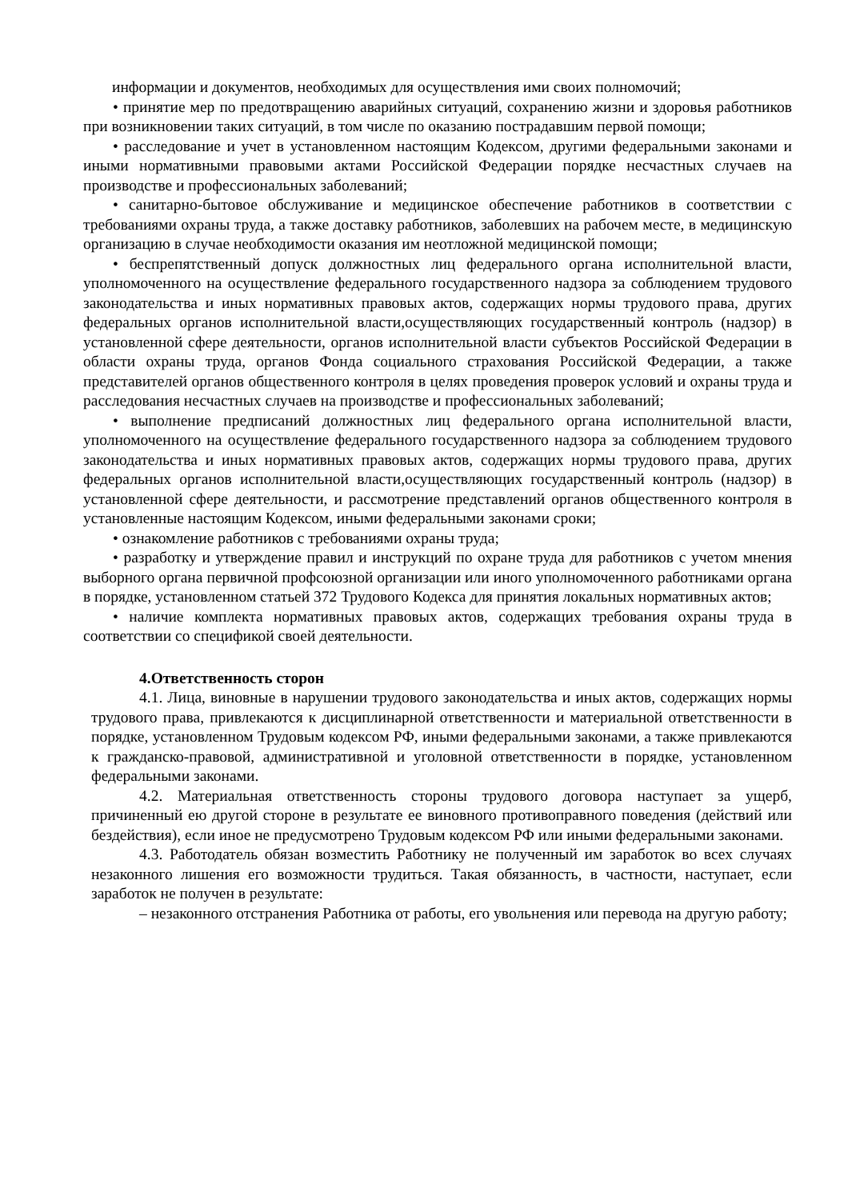информации и документов, необходимых для осуществления ими своих полномочий;
• принятие мер по предотвращению аварийных ситуаций, сохранению жизни и здоровья работников при возникновении таких ситуаций, в том числе по оказанию пострадавшим первой помощи;
• расследование и учет в установленном настоящим Кодексом, другими федеральными законами и иными нормативными правовыми актами Российской Федерации порядке несчастных случаев на производстве и профессиональных заболеваний;
• санитарно-бытовое обслуживание и медицинское обеспечение работников в соответствии с требованиями охраны труда, а также доставку работников, заболевших на рабочем месте, в медицинскую организацию в случае необходимости оказания им неотложной медицинской помощи;
• беспрепятственный допуск должностных лиц федерального органа исполнительной власти, уполномоченного на осуществление федерального государственного надзора за соблюдением трудового законодательства и иных нормативных правовых актов, содержащих нормы трудового права, других федеральных органов исполнительной власти,осуществляющих государственный контроль (надзор) в установленной сфере деятельности, органов исполнительной власти субъектов Российской Федерации в области охраны труда, органов Фонда социального страхования Российской Федерации, а также представителей органов общественного контроля в целях проведения проверок условий и охраны труда и расследования несчастных случаев на производстве и профессиональных заболеваний;
• выполнение предписаний должностных лиц федерального органа исполнительной власти, уполномоченного на осуществление федерального государственного надзора за соблюдением трудового законодательства и иных нормативных правовых актов, содержащих нормы трудового права, других федеральных органов исполнительной власти,осуществляющих государственный контроль (надзор) в установленной сфере деятельности, и рассмотрение представлений органов общественного контроля в установленные настоящим Кодексом, иными федеральными законами сроки;
• ознакомление работников с требованиями охраны труда;
• разработку и утверждение правил и инструкций по охране труда для работников с учетом мнения выборного органа первичной профсоюзной организации или иного уполномоченного работниками органа в порядке, установленном статьей 372 Трудового Кодекса для принятия локальных нормативных актов;
• наличие комплекта нормативных правовых актов, содержащих требования охраны труда в соответствии со спецификой своей деятельности.
4.Ответственность сторон
4.1. Лица, виновные в нарушении трудового законодательства и иных актов, содержащих нормы трудового права, привлекаются к дисциплинарной ответственности и материальной ответственности в порядке, установленном Трудовым кодексом РФ, иными федеральными законами, а также привлекаются к гражданско-правовой, административной и уголовной ответственности в порядке, установленном федеральными законами.
4.2. Материальная ответственность стороны трудового договора наступает за ущерб, причиненный ею другой стороне в результате ее виновного противоправного поведения (действий или бездействия), если иное не предусмотрено Трудовым кодексом РФ или иными федеральными законами.
4.3. Работодатель обязан возместить Работнику не полученный им заработок во всех случаях незаконного лишения его возможности трудиться. Такая обязанность, в частности, наступает, если заработок не получен в результате:
– незаконного отстранения Работника от работы, его увольнения или перевода на другую работу;